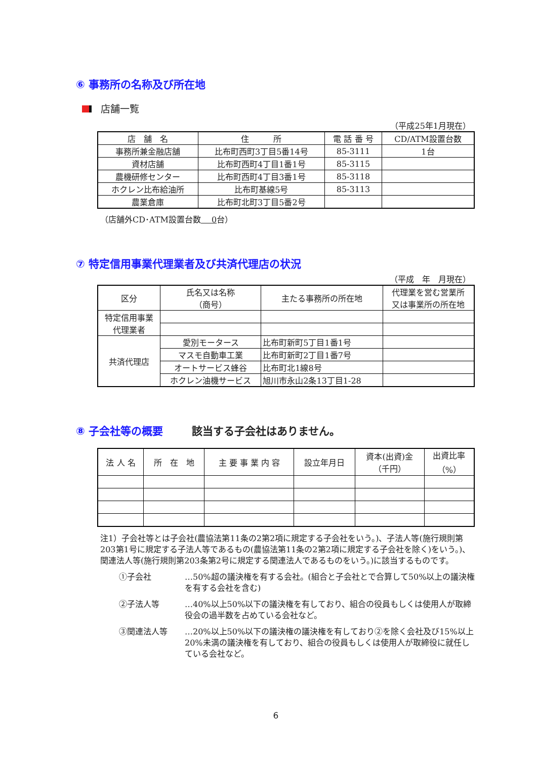⑥ 事務所の名称及び所在地
店舗一覧
（平成25年1月現在）
| 店 舗 名 | 住 所 | 電 話 番 号 | CD/ATM設置台数 |
| --- | --- | --- | --- |
| 事務所兼金融店舗 | 比布町西町3丁目5番14号 | 85-3111 | 1台 |
| 資材店舗 | 比布町西町4丁目1番1号 | 85-3115 | |
| 農機研修センター | 比布町西町4丁目3番1号 | 85-3118 | |
| ホクレン比布給油所 | 比布町基線5号 | 85-3113 | |
| 農業倉庫 | 比布町北町3丁目5番2号 | | |
（店舗外CD･ATM設置台数　 0台）
⑦ 特定信用事業代理業者及び共済代理店の状況
（平成　年　月現在）
| 区分 | 氏名又は名称 （商号） | 主たる事務所の所在地 | 代理業を営む営業所 又は事業所の所在地 |
| --- | --- | --- | --- |
| 特定信用事業 代理業者 | | | |
| 共済代理店 | 愛別モータース | 比布町新町5丁目1番1号 | |
| | マスモ自動車工業 | 比布町新町2丁目1番7号 | |
| | オートサービス蜂谷 | 比布町北1線8号 | |
| | ホクレン油機サービス | 旭川市永山2条13丁目1-28 | |
⑧ 子会社等の概要 該当する子会社はありません。
| 法 人 名 | 所 在 地 | 主 要 事 業 内 容 | 設立年月日 | 資本(出資)金 （千円） | 出資比率 （%） |
| --- | --- | --- | --- | --- | --- |
注1）子会社等とは子会社(農協法第11条の2第2項に規定する子会社をいう。)、子法人等(施行規則第203第1号に規定する子法人等であるもの(農協法第11条の2第2項に規定する子会社を除く)をいう。)、関連法人等(施行規則第203条第2号に規定する関連法人であるものをいう。)に該当するものです。
①子会社 …50%超の議決権を有する会社。(組合と子会社とで合算して50%以上の議決権を有する会社を含む)
②子法人等 …40%以上50%以下の議決権を有しており、組合の役員もしくは使用人が取締役会の過半数を占めている会社など。
③関連法人等 …20%以上50%以下の議決権の議決権を有しており②を除く会社及び15%以上20%未満の議決権を有しており、組合の役員もしくは使用人が取締役に就任している会社など。
6